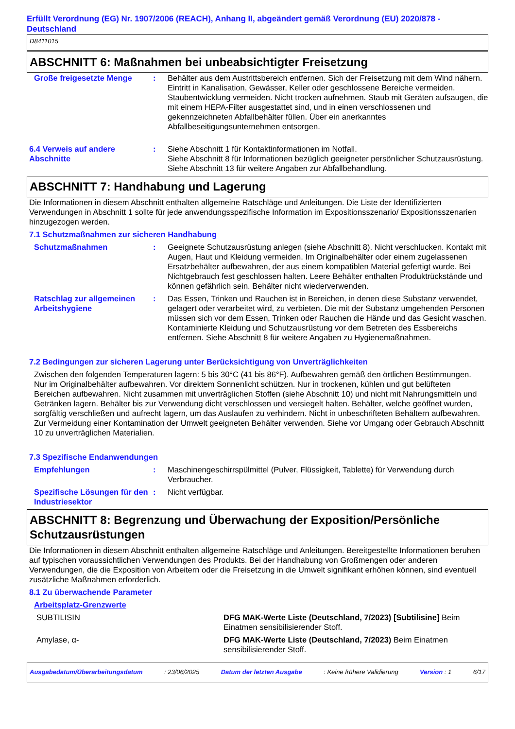Erfüllt Verordnung (EG) Nr. 1907/2006 (REACH), Anhang II, abgeändert gemäß Verordnung (EU) 2020/878 - Deutschland
D8411015
ABSCHNITT 6: Maßnahmen bei unbeabsichtigter Freisetzung
| Große freigesetzte Menge | : | Behälter aus dem Austrittsbereich entfernen. Sich der Freisetzung mit dem Wind nähern. Eintritt in Kanalisation, Gewässer, Keller oder geschlossene Bereiche vermeiden. Staubentwicklung vermeiden. Nicht trocken aufnehmen. Staub mit Geräten aufsaugen, die mit einem HEPA-Filter ausgestattet sind, und in einen verschlossenen und gekennzeichneten Abfallbehälter füllen. Über ein anerkanntes Abfallbeseitigungsunternehmen entsorgen. |
| 6.4 Verweis auf andere Abschnitte | : | Siehe Abschnitt 1 für Kontaktinformationen im Notfall. Siehe Abschnitt 8 für Informationen bezüglich geeigneter persönlicher Schutzausrüstung. Siehe Abschnitt 13 für weitere Angaben zur Abfallbehandlung. |
ABSCHNITT 7: Handhabung und Lagerung
Die Informationen in diesem Abschnitt enthalten allgemeine Ratschläge und Anleitungen. Die Liste der Identifizierten Verwendungen in Abschnitt 1 sollte für jede anwendungsspezifische Information im Expositionsszenario/ Expositionsszenarien hinzugezogen werden.
7.1 Schutzmaßnahmen zur sicheren Handhabung
| Schutzmaßnahmen | : | Geeignete Schutzausrüstung anlegen (siehe Abschnitt 8). Nicht verschlucken. Kontakt mit Augen, Haut und Kleidung vermeiden. Im Originalbehälter oder einem zugelassenen Ersatzbehälter aufbewahren, der aus einem kompatiblen Material gefertigt wurde. Bei Nichtgebrauch fest geschlossen halten. Leere Behälter enthalten Produktrückstände und können gefährlich sein. Behälter nicht wiederverwenden. |
| Ratschlag zur allgemeinen Arbeitshygiene | : | Das Essen, Trinken und Rauchen ist in Bereichen, in denen diese Substanz verwendet, gelagert oder verarbeitet wird, zu verbieten. Die mit der Substanz umgehenden Personen müssen sich vor dem Essen, Trinken oder Rauchen die Hände und das Gesicht waschen. Kontaminierte Kleidung und Schutzausrüstung vor dem Betreten des Essbereichs entfernen. Siehe Abschnitt 8 für weitere Angaben zu Hygienemaßnahmen. |
7.2 Bedingungen zur sicheren Lagerung unter Berücksichtigung von Unverträglichkeiten
Zwischen den folgenden Temperaturen lagern: 5 bis 30°C (41 bis 86°F). Aufbewahren gemäß den örtlichen Bestimmungen. Nur im Originalbehälter aufbewahren. Vor direktem Sonnenlicht schützen. Nur in trockenen, kühlen und gut belüfteten Bereichen aufbewahren. Nicht zusammen mit unverträglichen Stoffen (siehe Abschnitt 10) und nicht mit Nahrungsmitteln und Getränken lagern. Behälter bis zur Verwendung dicht verschlossen und versiegelt halten. Behälter, welche geöffnet wurden, sorgfältig verschließen und aufrecht lagern, um das Auslaufen zu verhindern. Nicht in unbeschrifteten Behältern aufbewahren. Zur Vermeidung einer Kontamination der Umwelt geeigneten Behälter verwenden. Siehe vor Umgang oder Gebrauch Abschnitt 10 zu unverträglichen Materialien.
7.3 Spezifische Endanwendungen
| Empfehlungen | : | Maschinengeschirrspülmittel (Pulver, Flüssigkeit, Tablette) für Verwendung durch Verbraucher. |
| Spezifische Lösungen für den Industriesektor | : | Nicht verfügbar. |
ABSCHNITT 8: Begrenzung und Überwachung der Exposition/Persönliche Schutzausrüstungen
Die Informationen in diesem Abschnitt enthalten allgemeine Ratschläge und Anleitungen. Bereitgestellte Informationen beruhen auf typischen voraussichtlichen Verwendungen des Produkts. Bei der Handhabung von Großmengen oder anderen Verwendungen, die die Exposition von Arbeitern oder die Freisetzung in die Umwelt signifikant erhöhen können, sind eventuell zusätzliche Maßnahmen erforderlich.
8.1 Zu überwachende Parameter
Arbeitsplatz-Grenzwerte
| SUBTILISIN | DFG MAK-Werte Liste (Deutschland, 7/2023) [Subtilisine] Beim Einatmen sensibilisierender Stoff. |
| Amylase, α- | DFG MAK-Werte Liste (Deutschland, 7/2023) Beim Einatmen sensibilisierender Stoff. |
Ausgabedatum/Überarbeitungsdatum: 23/06/2025 Datum der letzten Ausgabe: Keine frühere Validierung Version : 1 6/17